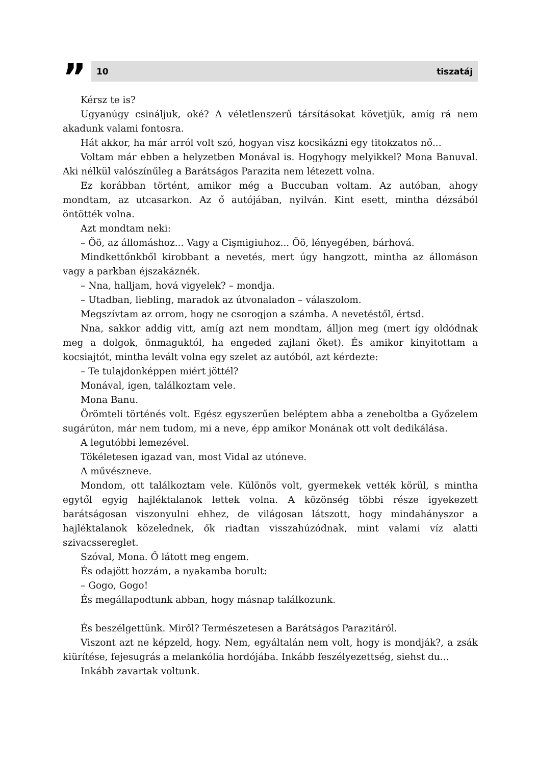”
10 tiszatáj
Kérsz te is?
Ugyanúgy csináljuk, oké? A véletlenszerű társításokat követjük, amíg rá nem akadunk valami fontosra.
Hát akkor, ha már arról volt szó, hogyan visz kocsikázni egy titokzatos nő...
Voltam már ebben a helyzetben Monával is. Hogyhogy melyikkel? Mona Banuval. Aki nélkül valószínűleg a Barátságos Parazita nem létezett volna.
Ez korábban történt, amikor még a Buccuban voltam. Az autóban, ahogy mondtam, az utcasarkon. Az ő autójában, nyilván. Kint esett, mintha dézsából öntötték volna.
Azt mondtam neki:
– Öö, az állomáshoz... Vagy a Cişmigiuhoz... Öö, lényegében, bárhová.
Mindkettőnkből kirobbant a nevetés, mert úgy hangzott, mintha az állomáson vagy a parkban éjszakáznék.
– Nna, halljam, hová vigyelek? – mondja.
– Utadban, liebling, maradok az útvonaladon – válaszolom.
Megszívtam az orrom, hogy ne csorogjon a számba. A nevetéstől, értsd.
Nna, sakkor addig vitt, amíg azt nem mondtam, álljon meg (mert így oldódnak meg a dolgok, önmaguktól, ha engeded zajlani őket). És amikor kinyitottam a kocsiajtót, mintha levált volna egy szelet az autóból, azt kérdezte:
– Te tulajdonképpen miért jöttél?
Monával, igen, találkoztam vele.
Mona Banu.
Örömteli történés volt. Egész egyszerűen beléptem abba a zeneboltba a Győzelem sugárúton, már nem tudom, mi a neve, épp amikor Monának ott volt dedikálása.
A legutóbbi lemezével.
Tökéletesen igazad van, most Vidal az utóneve.
A művészneve.
Mondom, ott találkoztam vele. Különös volt, gyermekek vették körül, s mintha egytől egyig hajléktalanok lettek volna. A közönség többi része igyekezett barátságosan viszonyulni ehhez, de világosan látszott, hogy mindahányszor a hajléktalanok közelednek, ők riadtan visszahúzódnak, mint valami víz alatti szivacssereglet.
Szóval, Mona. Ő látott meg engem.
És odajött hozzám, a nyakamba borult:
– Gogo, Gogo!
És megállapodtunk abban, hogy másnap találkozunk.
És beszélgettünk. Miről? Természetesen a Barátságos Parazitáról.
Viszont azt ne képzeld, hogy. Nem, egyáltalán nem volt, hogy is mondják?, a zsák kiürítése, fejesugrás a melankólia hordójába. Inkább feszélyezettség, siehst du...
Inkább zavartak voltunk.